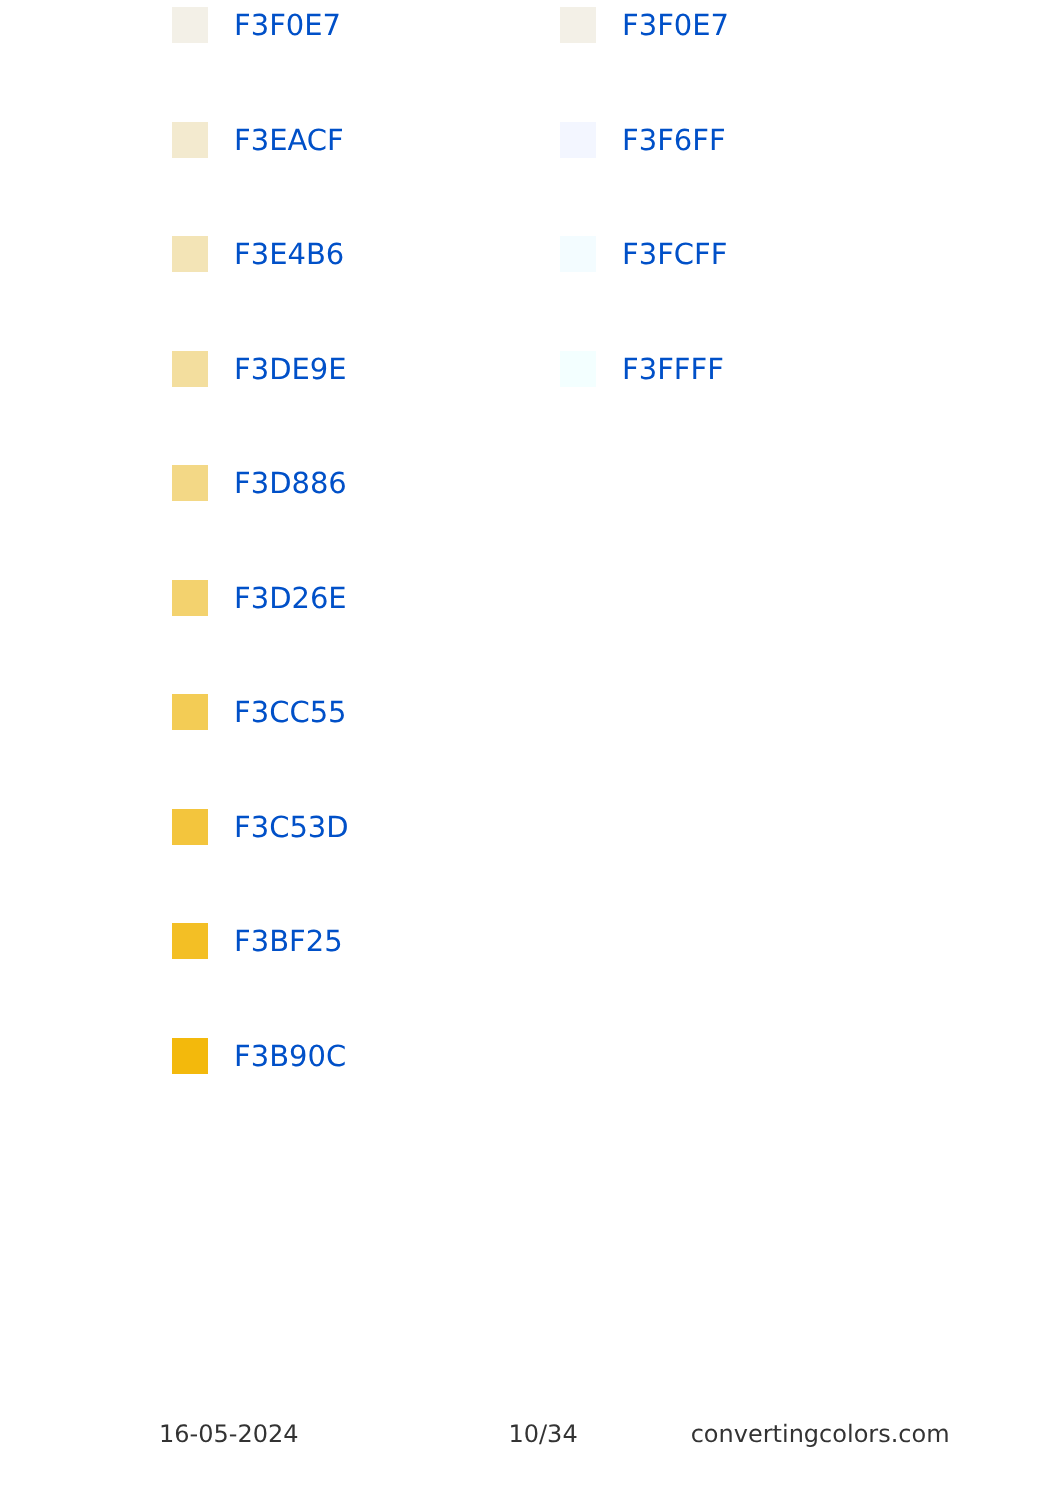F3F0E7
F3EACF
F3E4B6
F3DE9E
F3D886
F3D26E
F3CC55
F3C53D
F3BF25
F3B90C
F3F0E7
F3F6FF
F3FCFF
F3FFFF
16-05-2024 10/34 convertingcolors.com